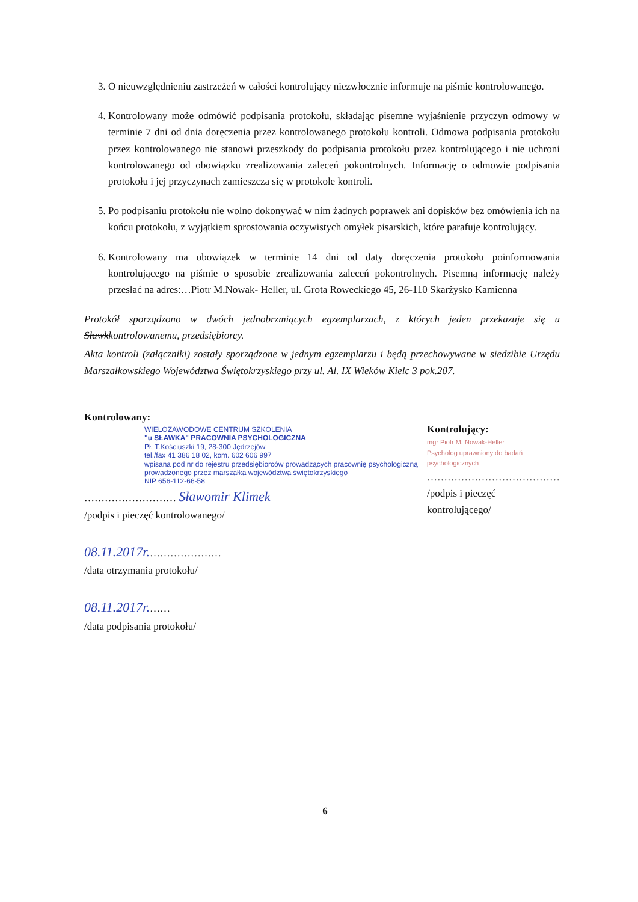3. O nieuwzględnieniu zastrzeżeń w całości kontrolujący niezwłocznie informuje na piśmie kontrolowanego.
4. Kontrolowany może odmówić podpisania protokołu, składając pisemne wyjaśnienie przyczyn odmowy w terminie 7 dni od dnia doręczenia przez kontrolowanego protokołu kontroli. Odmowa podpisania protokołu przez kontrolowanego nie stanowi przeszkody do podpisania protokołu przez kontrolującego i nie uchroni kontrolowanego od obowiązku zrealizowania zaleceń pokontrolnych. Informację o odmowie podpisania protokołu i jej przyczynach zamieszcza się w protokole kontroli.
5. Po podpisaniu protokołu nie wolno dokonywać w nim żadnych poprawek ani dopisków bez omówienia ich na końcu protokołu, z wyjątkiem sprostowania oczywistych omyłek pisarskich, które parafuje kontrolujący.
6. Kontrolowany ma obowiązek w terminie 14 dni od daty doręczenia protokołu poinformowania kontrolującego na piśmie o sposobie zrealizowania zaleceń pokontrolnych. Pisemną informację należy przesłać na adres:…Piotr M.Nowak- Heller, ul. Grota Roweckiego 45, 26-110 Skarżysko Kamienna
Protokół sporządzono w dwóch jednobrzmiących egzemplarzach, z których jeden przekazuje się u Sławkkontrolowanemu, przedsiębiorcy.
Akta kontroli (załączniki) zostały sporządzone w jednym egzemplarzu i będą przechowywane w siedzibie Urzędu Marszałkowskiego Województwa Świętokrzyskiego przy ul. Al. IX Wieków Kielc 3 pok.207.
Kontrolowany:
WIELOZAWODOWE CENTRUM SZKOLENIA
"u SŁAWKA" PRACOWNIA PSYCHOLOGICZNA
Pł. T.Kościuszki 19, 28-300 Jędrzejów
tel./fax 41 386 18 02, kom. 602 606 997
wpisana pod nr do rejestru przedsiębiorców prowadzących pracownię psychologiczną prowadzonego przez marszałka województwa świętokrzyskiego
NIP 656-112-66-58
……………………… Sławomir Klimek
/podpis i pieczęć kontrolowanego/
08.11.2017r.…………………
/data otrzymania protokołu/
08.11.2017r.……
/data podpisania protokołu/
Kontrolujący:
mgr Piotr M. Nowak-Heller
Psycholog uprawniony do badań psychologicznych
…………………………………
/podpis i pieczęć kontrolującego/
6